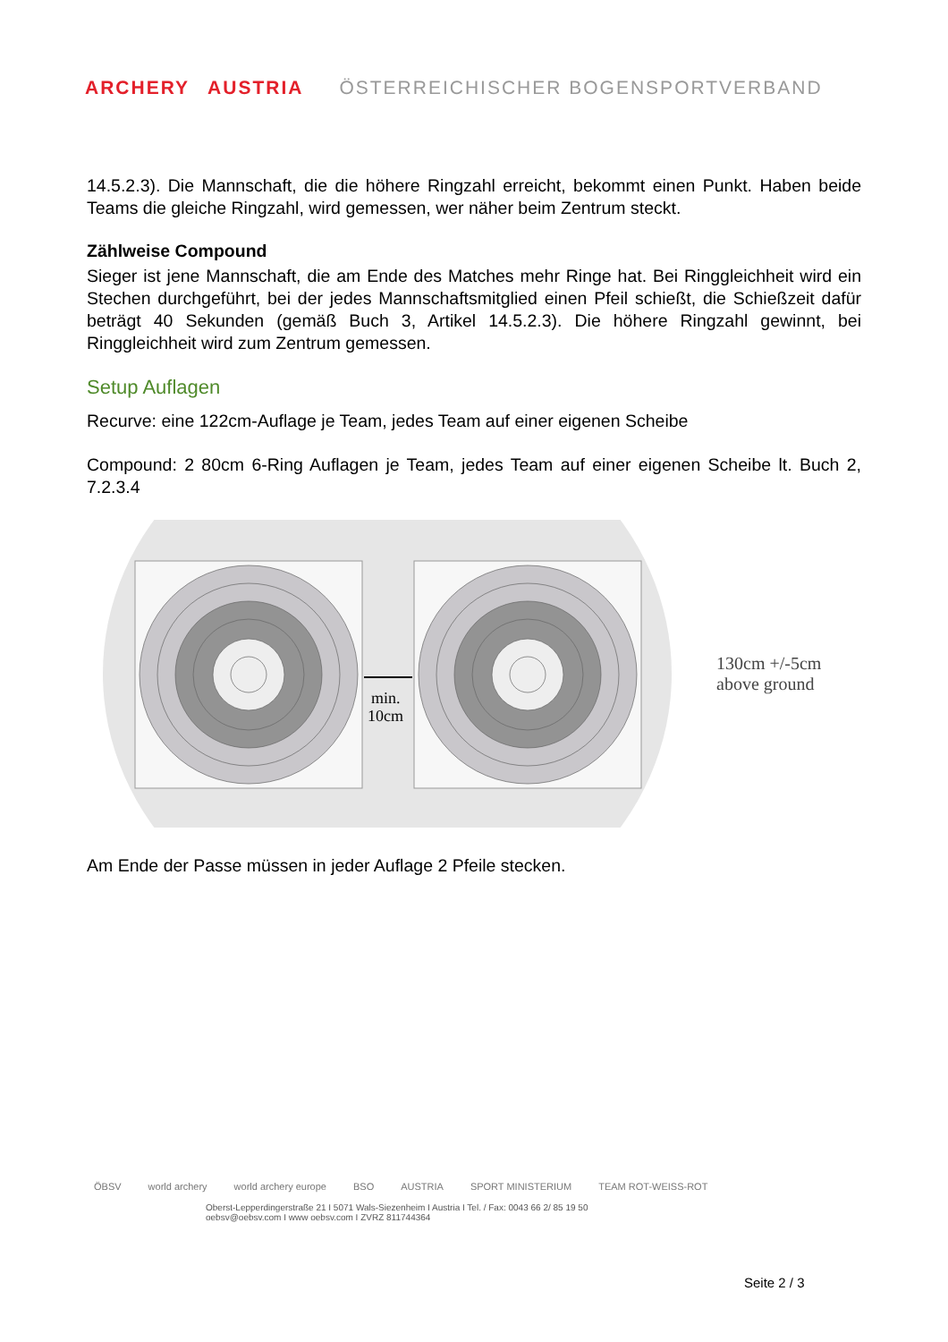ARCHERY AUSTRIA ÖSTERREICHISCHER BOGENSPORTVERBAND
14.5.2.3). Die Mannschaft, die die höhere Ringzahl erreicht, bekommt einen Punkt. Haben beide Teams die gleiche Ringzahl, wird gemessen, wer näher beim Zentrum steckt.
Zählweise Compound
Sieger ist jene Mannschaft, die am Ende des Matches mehr Ringe hat. Bei Ringgleichheit wird ein Stechen durchgeführt, bei der jedes Mannschaftsmitglied einen Pfeil schießt, die Schießzeit dafür beträgt 40 Sekunden (gemäß Buch 3, Artikel 14.5.2.3). Die höhere Ringzahl gewinnt, bei Ringgleichheit wird zum Zentrum gemessen.
Setup Auflagen
Recurve: eine 122cm-Auflage je Team, jedes Team auf einer eigenen Scheibe
Compound: 2 80cm 6-Ring Auflagen je Team, jedes Team auf einer eigenen Scheibe lt. Buch 2, 7.2.3.4
min.
10cm
130cm +/-5cm
above ground
Am Ende der Passe müssen in jeder Auflage 2 Pfeile stecken.
ÖBSV world archery world archery europe BSO AUSTRIA SPORT MINISTERIUM TEAM ROT-WEISS-ROT
Oberst-Lepperdingerstraße 21 I 5071 Wals-Siezenheim I Austria I Tel. / Fax: 0043 66 2/ 85 19 50
oebsv@oebsv.com I www oebsv.com I ZVRZ 811744364
Seite 2 / 3